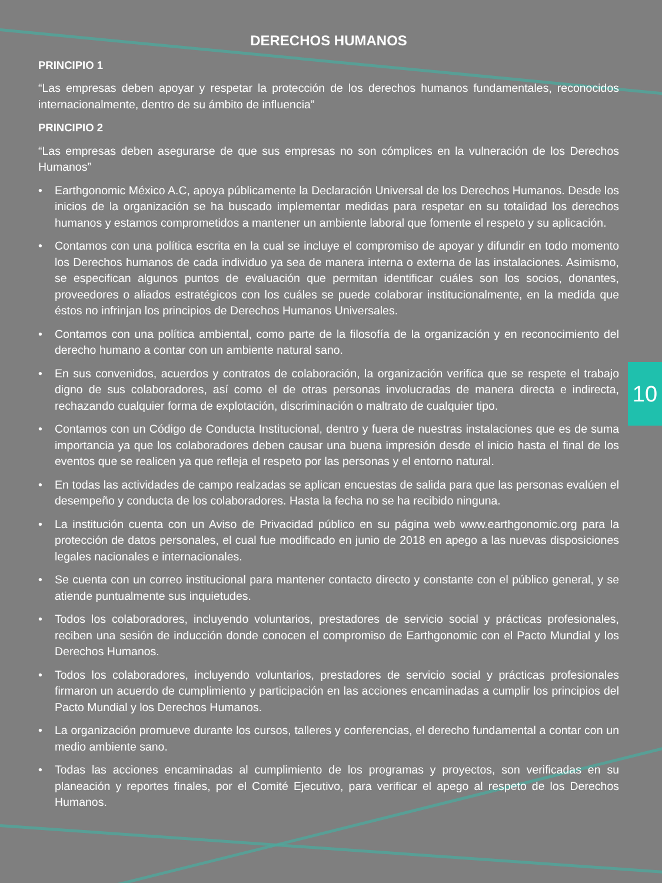10
DERECHOS HUMANOS
PRINCIPIO 1
“Las empresas deben apoyar y respetar la protección de los derechos humanos fundamentales, reconocidos internacionalmente, dentro de su ámbito de influencia”
PRINCIPIO 2
“Las empresas deben asegurarse de que sus empresas no son cómplices en la vulneración de los Derechos Humanos”
• Earthgonomic México A.C, apoya públicamente la Declaración Universal de los Derechos Humanos. Desde los inicios de la organización se ha buscado implementar medidas para respetar en su totalidad los derechos humanos y estamos comprometidos a mantener un ambiente laboral que fomente el respeto y su aplicación.
• Contamos con una política escrita en la cual se incluye el compromiso de apoyar y difundir en todo momento los Derechos humanos de cada individuo ya sea de manera interna o externa de las instalaciones. Asimismo, se especifican algunos puntos de evaluación que permitan identificar cuáles son los socios, donantes, proveedores o aliados estratégicos con los cuáles se puede colaborar institucionalmente, en la medida que éstos no infrinjan los principios de Derechos Humanos Universales.
• Contamos con una política ambiental, como parte de la filosofía de la organización y en reconocimiento del derecho humano a contar con un ambiente natural sano.
• En sus convenidos, acuerdos y contratos de colaboración, la organización verifica que se respete el trabajo digno de sus colaboradores, así como el de otras personas involucradas de manera directa e indirecta, rechazando cualquier forma de explotación, discriminación o maltrato de cualquier tipo.
• Contamos con un Código de Conducta Institucional, dentro y fuera de nuestras instalaciones que es de suma importancia ya que los colaboradores deben causar una buena impresión desde el inicio hasta el final de los eventos que se realicen ya que refleja el respeto por las personas y el entorno natural.
• En todas las actividades de campo realzadas se aplican encuestas de salida para que las personas evalúen el desempeño y conducta de los colaboradores. Hasta la fecha no se ha recibido ninguna.
• La institución cuenta con un Aviso de Privacidad público en su página web www.earthgonomic.org para la protección de datos personales, el cual fue modificado en junio de 2018 en apego a las nuevas disposiciones legales nacionales e internacionales.
• Se cuenta con un correo institucional para mantener contacto directo y constante con el público general, y se atiende puntualmente sus inquietudes.
• Todos los colaboradores, incluyendo voluntarios, prestadores de servicio social y prácticas profesionales, reciben una sesión de inducción donde conocen el compromiso de Earthgonomic con el Pacto Mundial y los Derechos Humanos.
• Todos los colaboradores, incluyendo voluntarios, prestadores de servicio social y prácticas profesionales firmaron un acuerdo de cumplimiento y participación en las acciones encaminadas a cumplir los principios del Pacto Mundial y los Derechos Humanos.
• La organización promueve durante los cursos, talleres y conferencias, el derecho fundamental a contar con un medio ambiente sano.
• Todas las acciones encaminadas al cumplimiento de los programas y proyectos, son verificadas en su planeación y reportes finales, por el Comité Ejecutivo, para verificar el apego al respeto de los Derechos Humanos.